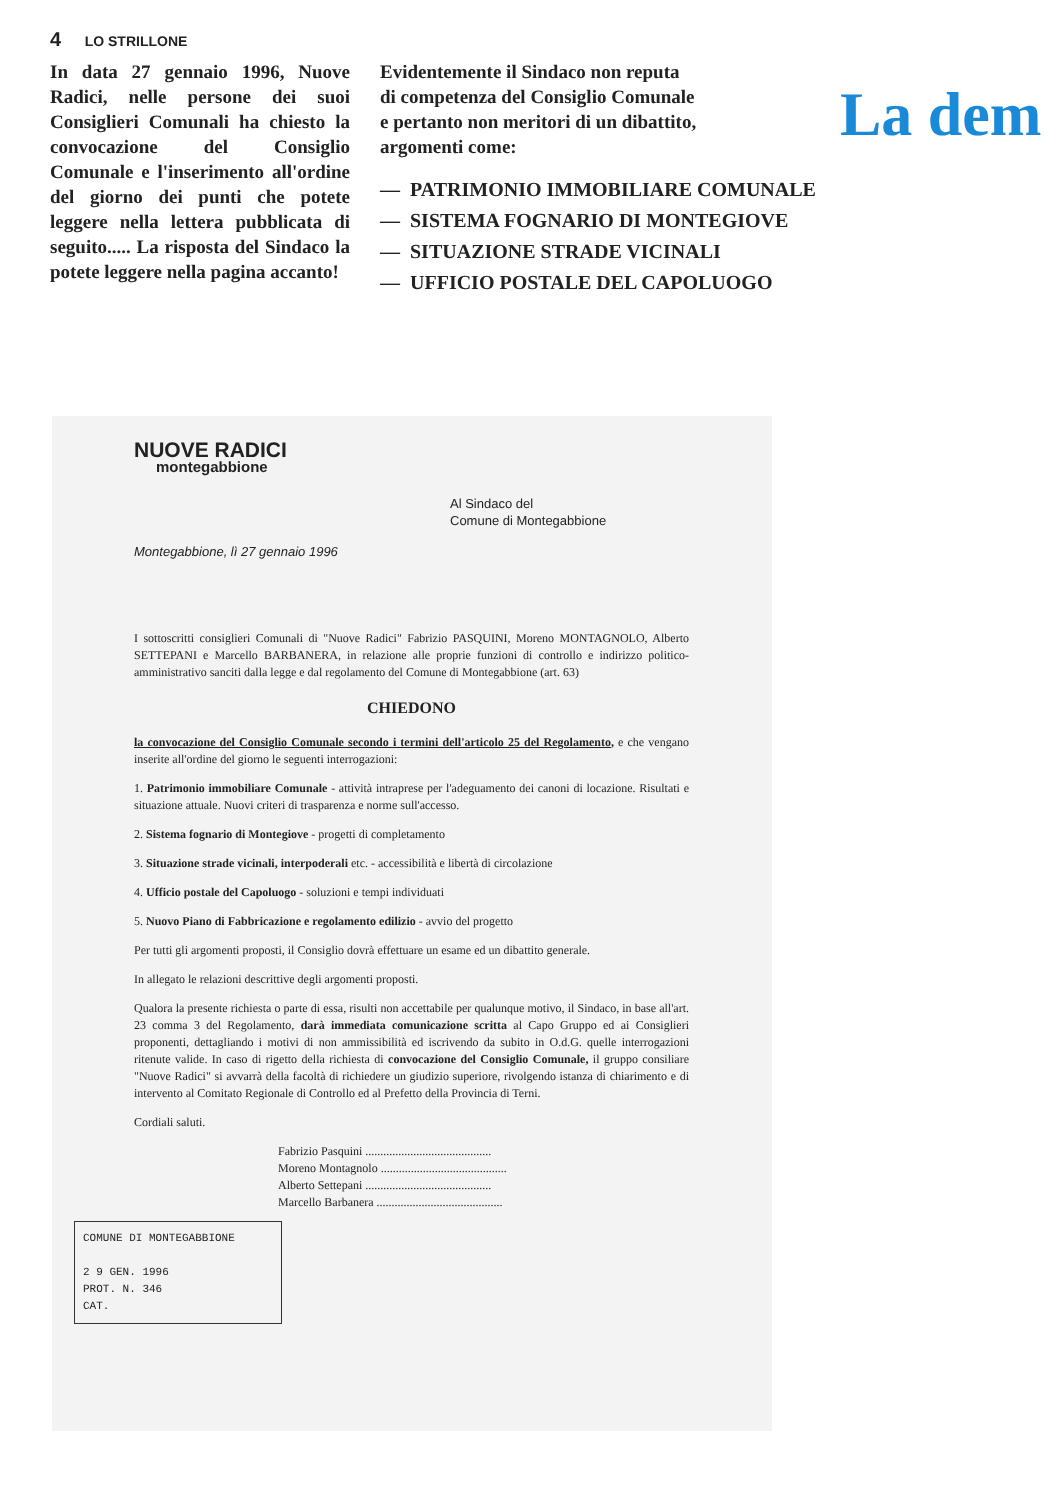4 LO STRILLONE
In data 27 gennaio 1996, Nuove Radici, nelle persone dei suoi Consiglieri Comunali ha chiesto la convocazione del Consiglio Comunale e l'inserimento all'ordine del giorno dei punti che potete leggere nella lettera pubblicata di seguito..... La risposta del Sindaco la potete leggere nella pagina accanto!
Evidentemente il Sindaco non reputa di competenza del Consiglio Comunale e pertanto non meritori di un dibattito, argomenti come:
La dem
— PATRIMONIO IMMOBILIARE COMUNALE
— SISTEMA FOGNARIO DI MONTEGIOVE
— SITUAZIONE STRADE VICINALI
— UFFICIO POSTALE DEL CAPOLUOGO
NUOVE RADICI
montegabbione
Al Sindaco del
Comune di Montegabbione
Montegabbione, lì 27 gennaio 1996
I sottoscritti consiglieri Comunali di "Nuove Radici" Fabrizio PASQUINI, Moreno MONTAGNOLO, Alberto SETTEPANI e Marcello BARBANERA, in relazione alle proprie funzioni di controllo e indirizzo politico-amministrativo sanciti dalla legge e dal regolamento del Comune di Montegabbione (art. 63)
CHIEDONO
la convocazione del Consiglio Comunale secondo i termini dell'articolo 25 del Regolamento, e che vengano inserite all'ordine del giorno le seguenti interrogazioni:
1. Patrimonio immobiliare Comunale - attività intraprese per l'adeguamento dei canoni di locazione. Risultati e situazione attuale. Nuovi criteri di trasparenza e norme sull'accesso.
2. Sistema fognario di Montegiove - progetti di completamento
3. Situazione strade vicinali, interpoderali etc. - accessibilità e libertà di circolazione
4. Ufficio postale del Capoluogo - soluzioni e tempi individuati
5. Nuovo Piano di Fabbricazione e regolamento edilizio - avvio del progetto
Per tutti gli argomenti proposti, il Consiglio dovrà effettuare un esame ed un dibattito generale.
In allegato le relazioni descrittive degli argomenti proposti.
Qualora la presente richiesta o parte di essa, risulti non accettabile per qualunque motivo, il Sindaco, in base all'art. 23 comma 3 del Regolamento, darà immediata comunicazione scritta al Capo Gruppo ed ai Consiglieri proponenti, dettagliando i motivi di non ammissibilità ed iscrivendo da subito in O.d.G. quelle interrogazioni ritenute valide. In caso di rigetto della richiesta di convocazione del Consiglio Comunale, il gruppo consiliare "Nuove Radici" si avvarrà della facoltà di richiedere un giudizio superiore, rivolgendo istanza di chiarimento e di intervento al Comitato Regionale di Controllo ed al Prefetto della Provincia di Terni.
Cordiali saluti.
Fabrizio Pasquini ..........................................
Moreno Montagnolo ..........................................
Alberto Settepani ..........................................
Marcello Barbanera ..........................................
COMUNE DI MONTEGABBIONE
2 9 GEN. 1996
PROT. N. 346
CAT.